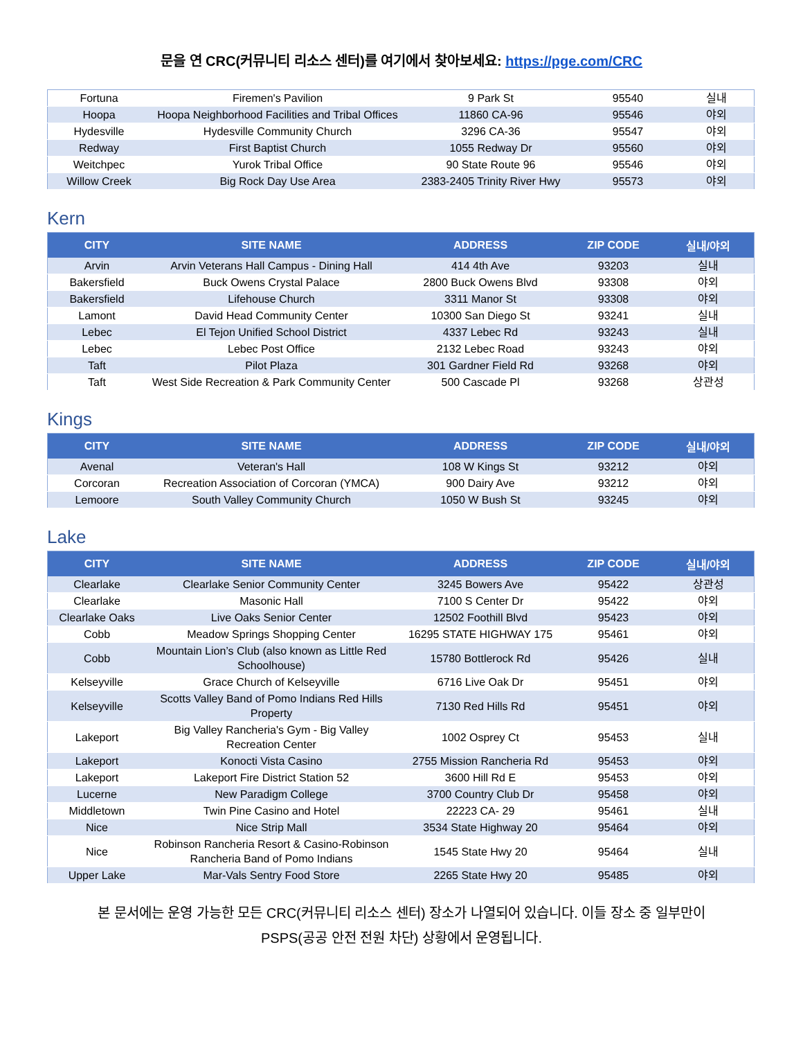문을 연 CRC(커뮤니티 리소스 센터)를 여기에서 찾아보세요: https://pge.com/CRC
| Fortuna | Firemen's Pavilion | 9 Park St | 95540 | 실내 |
| Hoopa | Hoopa Neighborhood Facilities and Tribal Offices | 11860 CA-96 | 95546 | 야외 |
| Hydesville | Hydesville Community Church | 3296 CA-36 | 95547 | 야외 |
| Redway | First Baptist Church | 1055 Redway Dr | 95560 | 야외 |
| Weitchpec | Yurok Tribal Office | 90 State Route 96 | 95546 | 야외 |
| Willow Creek | Big Rock Day Use Area | 2383-2405 Trinity River Hwy | 95573 | 야외 |
Kern
| CITY | SITE NAME | ADDRESS | ZIP CODE | 실내/야외 |
| --- | --- | --- | --- | --- |
| Arvin | Arvin Veterans Hall Campus - Dining Hall | 414 4th Ave | 93203 | 실내 |
| Bakersfield | Buck Owens Crystal Palace | 2800 Buck Owens Blvd | 93308 | 야외 |
| Bakersfield | Lifehouse Church | 3311 Manor St | 93308 | 야외 |
| Lamont | David Head Community Center | 10300 San Diego St | 93241 | 실내 |
| Lebec | El Tejon Unified School District | 4337 Lebec Rd | 93243 | 실내 |
| Lebec | Lebec Post Office | 2132 Lebec Road | 93243 | 야외 |
| Taft | Pilot Plaza | 301 Gardner Field Rd | 93268 | 야외 |
| Taft | West Side Recreation & Park Community Center | 500 Cascade Pl | 93268 | 상관성 |
Kings
| CITY | SITE NAME | ADDRESS | ZIP CODE | 실내/야외 |
| --- | --- | --- | --- | --- |
| Avenal | Veteran's Hall | 108 W Kings St | 93212 | 야외 |
| Corcoran | Recreation Association of Corcoran (YMCA) | 900 Dairy Ave | 93212 | 야외 |
| Lemoore | South Valley Community Church | 1050 W Bush St | 93245 | 야외 |
Lake
| CITY | SITE NAME | ADDRESS | ZIP CODE | 실내/야외 |
| --- | --- | --- | --- | --- |
| Clearlake | Clearlake Senior Community Center | 3245 Bowers Ave | 95422 | 상관성 |
| Clearlake | Masonic Hall | 7100 S Center Dr | 95422 | 야외 |
| Clearlake Oaks | Live Oaks Senior Center | 12502 Foothill Blvd | 95423 | 야외 |
| Cobb | Meadow Springs Shopping Center | 16295 STATE HIGHWAY 175 | 95461 | 야외 |
| Cobb | Mountain Lion’s Club (also known as Little Red Schoolhouse) | 15780 Bottlerock Rd | 95426 | 실내 |
| Kelseyville | Grace Church of Kelseyville | 6716 Live Oak Dr | 95451 | 야외 |
| Kelseyville | Scotts Valley Band of Pomo Indians Red Hills Property | 7130 Red Hills Rd | 95451 | 야외 |
| Lakeport | Big Valley Rancheria's Gym - Big Valley Recreation Center | 1002 Osprey Ct | 95453 | 실내 |
| Lakeport | Konocti Vista Casino | 2755 Mission Rancheria Rd | 95453 | 야외 |
| Lakeport | Lakeport Fire District Station 52 | 3600 Hill Rd E | 95453 | 야외 |
| Lucerne | New Paradigm College | 3700 Country Club Dr | 95458 | 야외 |
| Middletown | Twin Pine Casino and Hotel | 22223 CA- 29 | 95461 | 실내 |
| Nice | Nice Strip Mall | 3534 State Highway 20 | 95464 | 야외 |
| Nice | Robinson Rancheria Resort & Casino-Robinson Rancheria Band of Pomo Indians | 1545 State Hwy 20 | 95464 | 실내 |
| Upper Lake | Mar-Vals Sentry Food Store | 2265 State Hwy 20 | 95485 | 야외 |
본 문서에는 운영 가능한 모든 CRC(커뮤니티 리소스 센터) 장소가 나열되어 있습니다. 이들 장소 중 일부만이
PSPS(공공 안전 전원 차단) 상황에서 운영됩니다.